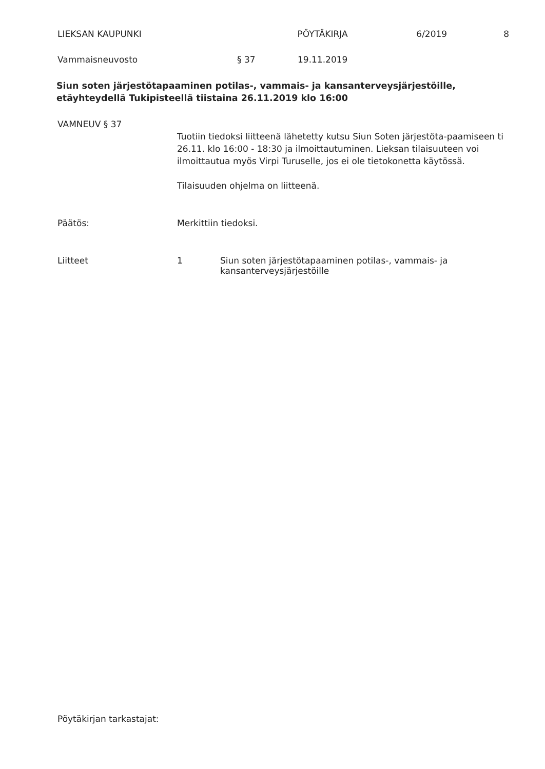LIEKSAN KAUPUNKI PÖYTÄKIRJA 6/2019 8
Vammaisneuvosto § 37 19.11.2019
Siun soten järjestötapaaminen potilas-, vammais- ja kansanterveysjärjestöille, etäyhteydellä Tukipisteellä tiistaina 26.11.2019 klo 16:00
VAMNEUV § 37
Tuotiin tiedoksi liitteenä lähetetty kutsu Siun Soten järjestöta-paamiseen ti 26.11. klo 16:00 - 18:30 ja ilmoittautuminen. Lieksan tilaisuuteen voi ilmoittautua myös Virpi Turuselle, jos ei ole tietokonetta käytössä.
Tilaisuuden ohjelma on liitteenä.
Päätös: Merkittiin tiedoksi.
Liitteet 1 Siun soten järjestötapaaminen potilas-, vammais- ja kansanterveysjärjestöille
Pöytäkirjan tarkastajat: